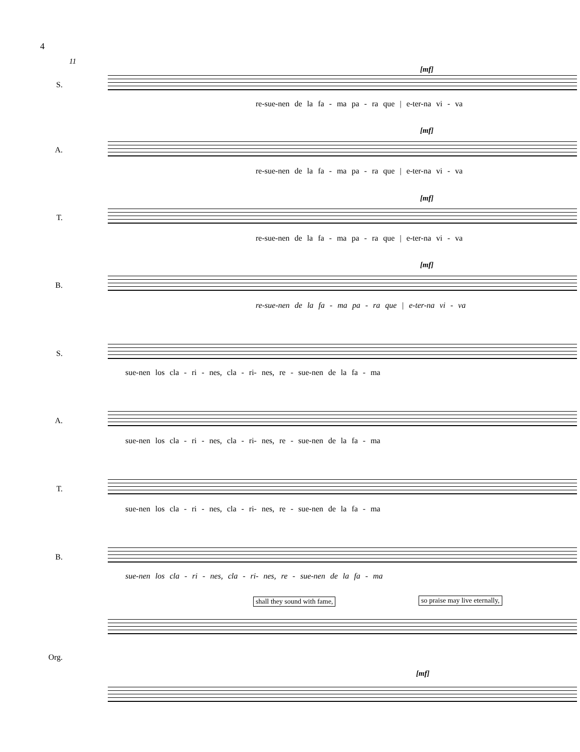4
11
[mf]
S.
re-sue-nen de la fa - ma pa - ra que | e-ter-na vi - va
[mf]
A.
re-sue-nen de la fa - ma pa - ra que | e-ter-na vi - va
[mf]
T.
re-sue-nen de la fa - ma pa - ra que | e-ter-na vi - va
[mf]
B.
re-sue-nen de la fa - ma pa - ra que | e-ter-na vi - va
S.
sue-nen los cla - ri - nes, cla - ri- nes, re - sue-nen de la fa - ma
A.
sue-nen los cla - ri - nes, cla - ri- nes, re - sue-nen de la fa - ma
T.
sue-nen los cla - ri - nes, cla - ri- nes, re - sue-nen de la fa - ma
B.
sue-nen los cla - ri - nes, cla - ri- nes, re - sue-nen de la fa - ma
shall they sound with fame, so praise may live eternally,
Org.
[mf]